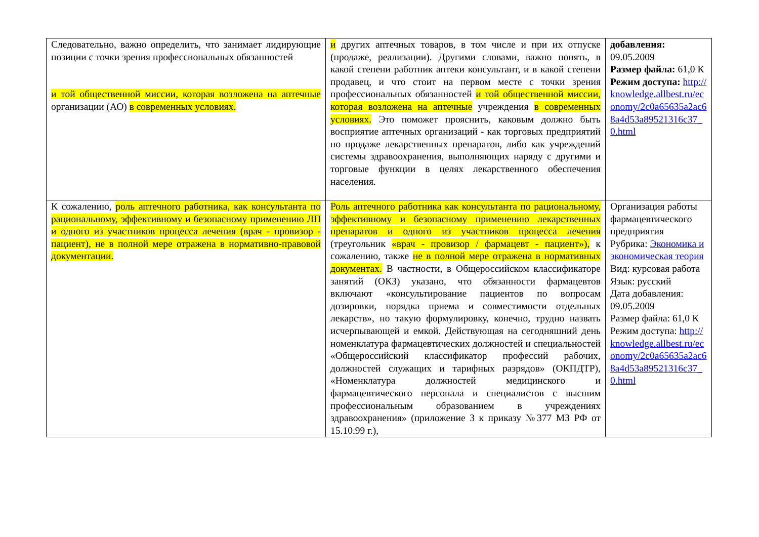| Следовательно, важно определить, что занимает лидирующие позиции с точки зрения профессиональных обязанностей и той общественной миссии, которая возложена на аптечные организации (АО) в современных условиях. | и других аптечных товаров, в том числе и при их отпуске (продаже, реализации). Другими словами, важно понять, в какой степени работник аптеки консультант, и в какой степени продавец, и что стоит на первом месте с точки зрения профессиональных обязанностей и той общественной миссии, которая возложена на аптечные учреждения в современных условиях. Это поможет прояснить, каковым должно быть восприятие аптечных организаций - как торговых предприятий по продаже лекарственных препаратов, либо как учреждений системы здравоохранения, выполняющих наряду с другими и торговые функции в целях лекарственного обеспечения населения. | добавления: 09.05.2009 Размер файла: 61,0 К Режим доступа: http://knowledge.allbest.ru/economy/2c0a65635a2ac68a4d53a89521316c37_0.html |
| К сожалению, роль аптечного работника, как консультанта по рациональному, эффективному и безопасному применению ЛП и одного из участников процесса лечения (врач - провизор - пациент), не в полной мере отражена в нормативно-правовой документации. | Роль аптечного работника как консультанта по рациональному, эффективному и безопасному применению лекарственных препаратов и одного из участников процесса лечения (треугольник «врач - провизор / фармацевт - пациент»), к сожалению, также не в полной мере отражена в нормативных документах. В частности, в Общероссийском классификаторе занятий (ОКЗ) указано, что обязанности фармацевтов включают «консультирование пациентов по вопросам дозировки, порядка приема и совместимости отдельных лекарств», но такую формулировку, конечно, трудно назвать исчерпывающей и емкой. Действующая на сегодняшний день номенклатура фармацевтических должностей и специальностей «Общероссийский классификатор профессий рабочих, должностей служащих и тарифных разрядов» (ОКПДТР), «Номенклатура должностей медицинского и фармацевтического персонала и специалистов с высшим профессиональным образованием в учреждениях здравоохранения» (приложение 3 к приказу №377 МЗ РФ от 15.10.99 г.), | Организация работы фармацевтического предприятия Рубрика: Экономика и экономическая теория Вид: курсовая работа Язык: русский Дата добавления: 09.05.2009 Размер файла: 61,0 К Режим доступа: http://knowledge.allbest.ru/economy/2c0a65635a2ac68a4d53a89521316c37_0.html |